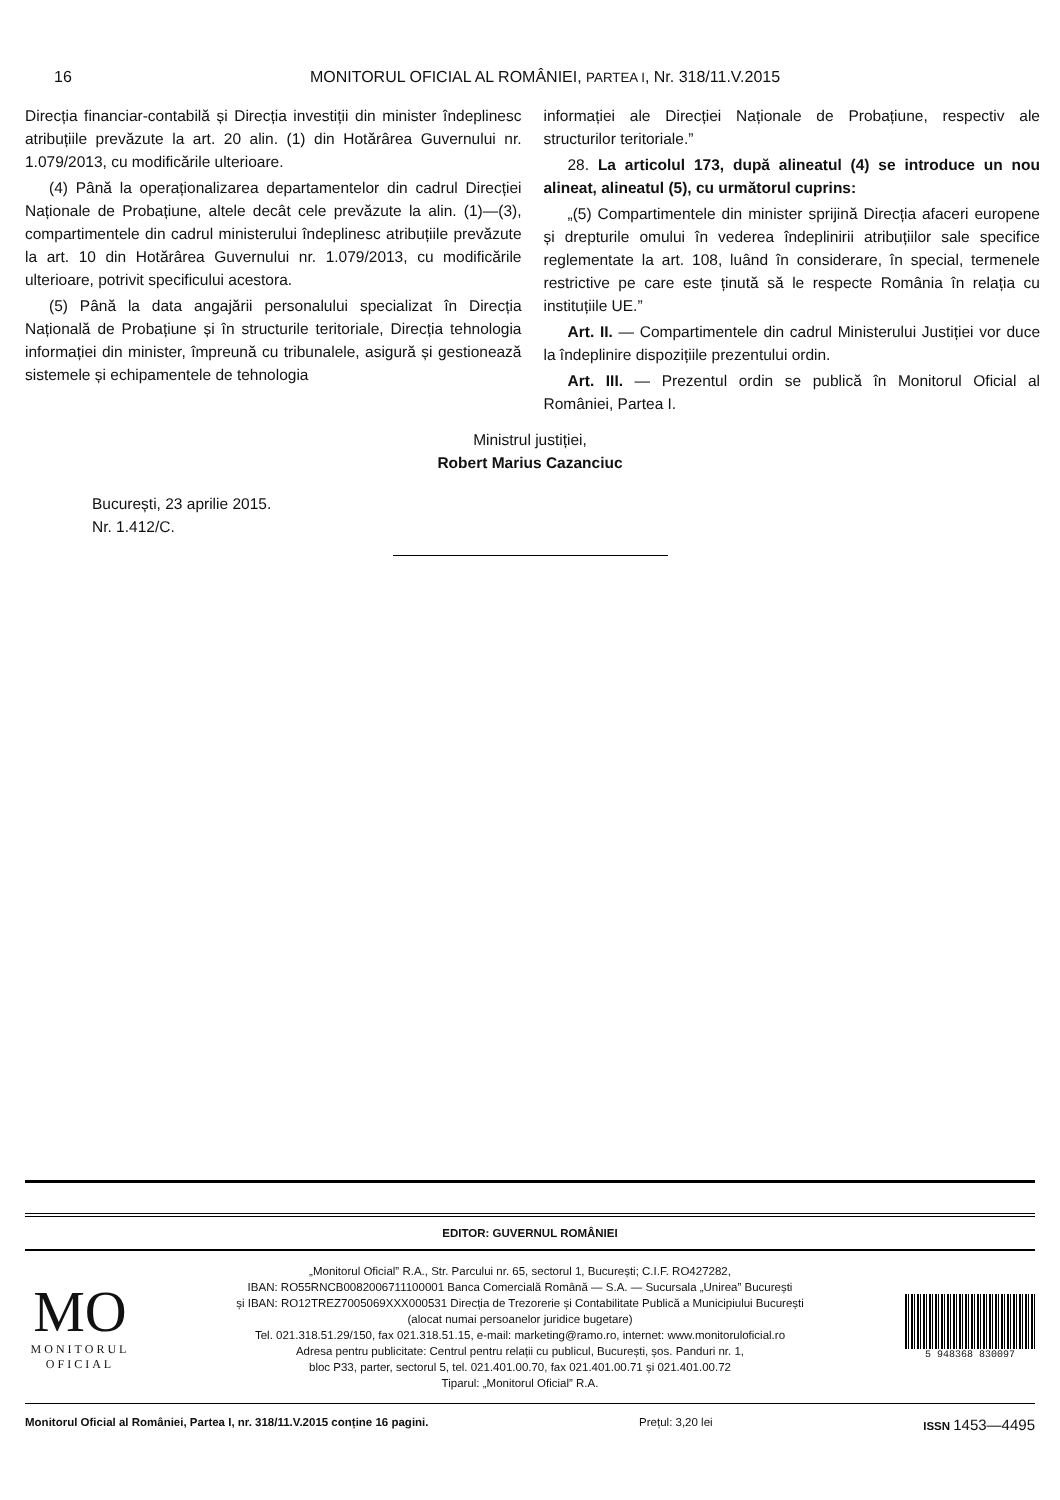16
MONITORUL OFICIAL AL ROMÂNIEI, PARTEA I, Nr. 318/11.V.2015
Direcția financiar-contabilă și Direcția investiții din minister îndeplinesc atribuțiile prevăzute la art. 20 alin. (1) din Hotărârea Guvernului nr. 1.079/2013, cu modificările ulterioare.
(4) Până la operaționalizarea departamentelor din cadrul Direcției Naționale de Probațiune, altele decât cele prevăzute la alin. (1)—(3), compartimentele din cadrul ministerului îndeplinesc atribuțiile prevăzute la art. 10 din Hotărârea Guvernului nr. 1.079/2013, cu modificările ulterioare, potrivit specificului acestora.
(5) Până la data angajării personalului specializat în Direcția Națională de Probațiune și în structurile teritoriale, Direcția tehnologia informației din minister, împreună cu tribunalele, asigură și gestionează sistemele și echipamentele de tehnologia
informației ale Direcției Naționale de Probațiune, respectiv ale structurilor teritoriale.”
28. La articolul 173, după alineatul (4) se introduce un nou alineat, alineatul (5), cu următorul cuprins:
„(5) Compartimentele din minister sprijină Direcția afaceri europene și drepturile omului în vederea îndeplinirii atribuțiilor sale specifice reglementate la art. 108, luând în considerare, în special, termenele restrictive pe care este ținută să le respecte România în relația cu instituțiile UE.”
Art. II. — Compartimentele din cadrul Ministerului Justiției vor duce la îndeplinire dispozițiile prezentului ordin.
Art. III. — Prezentul ordin se publică în Monitorul Oficial al României, Partea I.
Ministrul justiției,
Robert Marius Cazanciuc
București, 23 aprilie 2015.
Nr. 1.412/C.
EDITOR: GUVERNUL ROMÂNIEI
MO
MONITORUL
OFICIAL
„Monitorul Oficial” R.A., Str. Parcului nr. 65, sectorul 1, București; C.I.F. RO427282,
IBAN: RO55RNCB0082006711100001 Banca Comercială Română — S.A. — Sucursala „Unirea” București
și IBAN: RO12TREZ7005069XXX000531 Direcția de Trezorerie și Contabilitate Publică a Municipiului București
(alocat numai persoanelor juridice bugetare)
Tel. 021.318.51.29/150, fax 021.318.51.15, e-mail: marketing@ramo.ro, internet: www.monitoruloficial.ro
Adresa pentru publicitate: Centrul pentru relații cu publicul, București, șos. Panduri nr. 1,
bloc P33, parter, sectorul 5, tel. 021.401.00.70, fax 021.401.00.71 și 021.401.00.72
Tiparul: „Monitorul Oficial” R.A.
5 948368 830097
Monitorul Oficial al României, Partea I, nr. 318/11.V.2015 conține 16 pagini. Prețul: 3,20 lei ISSN 1453—4495